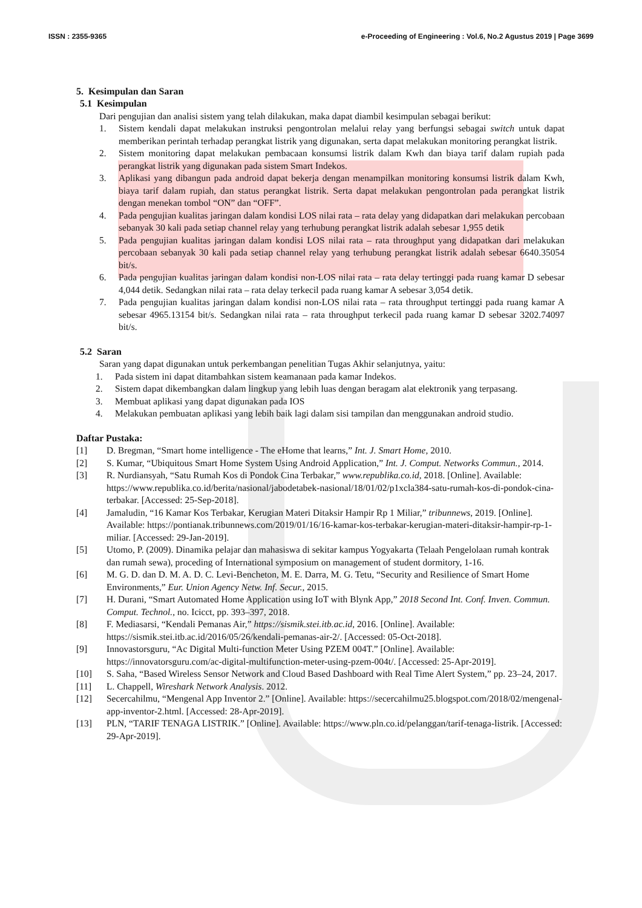ISSN : 2355-9365 e-Proceeding of Engineering : Vol.6, No.2 Agustus 2019 | Page 3699
5. Kesimpulan dan Saran
5.1 Kesimpulan
Dari pengujian dan analisi sistem yang telah dilakukan, maka dapat diambil kesimpulan sebagai berikut:
1. Sistem kendali dapat melakukan instruksi pengontrolan melalui relay yang berfungsi sebagai switch untuk dapat memberikan perintah terhadap perangkat listrik yang digunakan, serta dapat melakukan monitoring perangkat listrik.
2. Sistem monitoring dapat melakukan pembacaan konsumsi listrik dalam Kwh dan biaya tarif dalam rupiah pada perangkat listrik yang digunakan pada sistem Smart Indekos.
3. Aplikasi yang dibangun pada android dapat bekerja dengan menampilkan monitoring konsumsi listrik dalam Kwh, biaya tarif dalam rupiah, dan status perangkat listrik. Serta dapat melakukan pengontrolan pada perangkat listrik dengan menekan tombol “ON” dan “OFF”.
4. Pada pengujian kualitas jaringan dalam kondisi LOS nilai rata – rata delay yang didapatkan dari melakukan percobaan sebanyak 30 kali pada setiap channel relay yang terhubung perangkat listrik adalah sebesar 1,955 detik
5. Pada pengujian kualitas jaringan dalam kondisi LOS nilai rata – rata throughput yang didapatkan dari melakukan percobaan sebanyak 30 kali pada setiap channel relay yang terhubung perangkat listrik adalah sebesar 6640.35054 bit/s.
6. Pada pengujian kualitas jaringan dalam kondisi non-LOS nilai rata – rata delay tertinggi pada ruang kamar D sebesar 4,044 detik. Sedangkan nilai rata – rata delay terkecil pada ruang kamar A sebesar 3,054 detik.
7. Pada pengujian kualitas jaringan dalam kondisi non-LOS nilai rata – rata throughput tertinggi pada ruang kamar A sebesar 4965.13154 bit/s. Sedangkan nilai rata – rata throughput terkecil pada ruang kamar D sebesar 3202.74097 bit/s.
5.2 Saran
Saran yang dapat digunakan untuk perkembangan penelitian Tugas Akhir selanjutnya, yaitu:
1. Pada sistem ini dapat ditambahkan sistem keamanaan pada kamar Indekos.
2. Sistem dapat dikembangkan dalam lingkup yang lebih luas dengan beragam alat elektronik yang terpasang.
3. Membuat aplikasi yang dapat digunakan pada IOS
4. Melakukan pembuatan aplikasi yang lebih baik lagi dalam sisi tampilan dan menggunakan android studio.
Daftar Pustaka:
[1] D. Bregman, “Smart home intelligence - The eHome that learns,” Int. J. Smart Home, 2010.
[2] S. Kumar, “Ubiquitous Smart Home System Using Android Application,” Int. J. Comput. Networks Commun., 2014.
[3] R. Nurdiansyah, “Satu Rumah Kos di Pondok Cina Terbakar,” www.republika.co.id, 2018. [Online]. Available: https://www.republika.co.id/berita/nasional/jabodetabek-nasional/18/01/02/p1xcla384-satu-rumah-kos-di-pondok-cina-terbakar. [Accessed: 25-Sep-2018].
[4] Jamaludin, “16 Kamar Kos Terbakar, Kerugian Materi Ditaksir Hampir Rp 1 Miliar,” tribunnews, 2019. [Online]. Available: https://pontianak.tribunnews.com/2019/01/16/16-kamar-kos-terbakar-kerugian-materi-ditaksir-hampir-rp-1-miliar. [Accessed: 29-Jan-2019].
[5] Utomo, P. (2009). Dinamika pelajar dan mahasiswa di sekitar kampus Yogyakarta (Telaah Pengelolaan rumah kontrak dan rumah sewa), proceding of International symposium on management of student dormitory, 1-16.
[6] M. G. D. dan D. M. A. D. C. Levi-Bencheton, M. E. Darra, M. G. Tetu, “Security and Resilience of Smart Home Environments,” Eur. Union Agency Netw. Inf. Secur., 2015.
[7] H. Durani, “Smart Automated Home Application using IoT with Blynk App,” 2018 Second Int. Conf. Inven. Commun. Comput. Technol., no. Icicct, pp. 393–397, 2018.
[8] F. Mediasarsi, “Kendali Pemanas Air,” https://sismik.stei.itb.ac.id, 2016. [Online]. Available: https://sismik.stei.itb.ac.id/2016/05/26/kendali-pemanas-air-2/. [Accessed: 05-Oct-2018].
[9] Innovastorsguru, “Ac Digital Multi-function Meter Using PZEM 004T.” [Online]. Available: https://innovatorsguru.com/ac-digital-multifunction-meter-using-pzem-004t/. [Accessed: 25-Apr-2019].
[10] S. Saha, “Based Wireless Sensor Network and Cloud Based Dashboard with Real Time Alert System,” pp. 23–24, 2017.
[11] L. Chappell, Wireshark Network Analysis. 2012.
[12] Secercahilmu, “Mengenal App Inventor 2.” [Online]. Available: https://secercahilmu25.blogspot.com/2018/02/mengenal-app-inventor-2.html. [Accessed: 28-Apr-2019].
[13] PLN, “TARIF TENAGA LISTRIK.” [Online]. Available: https://www.pln.co.id/pelanggan/tarif-tenaga-listrik. [Accessed: 29-Apr-2019].